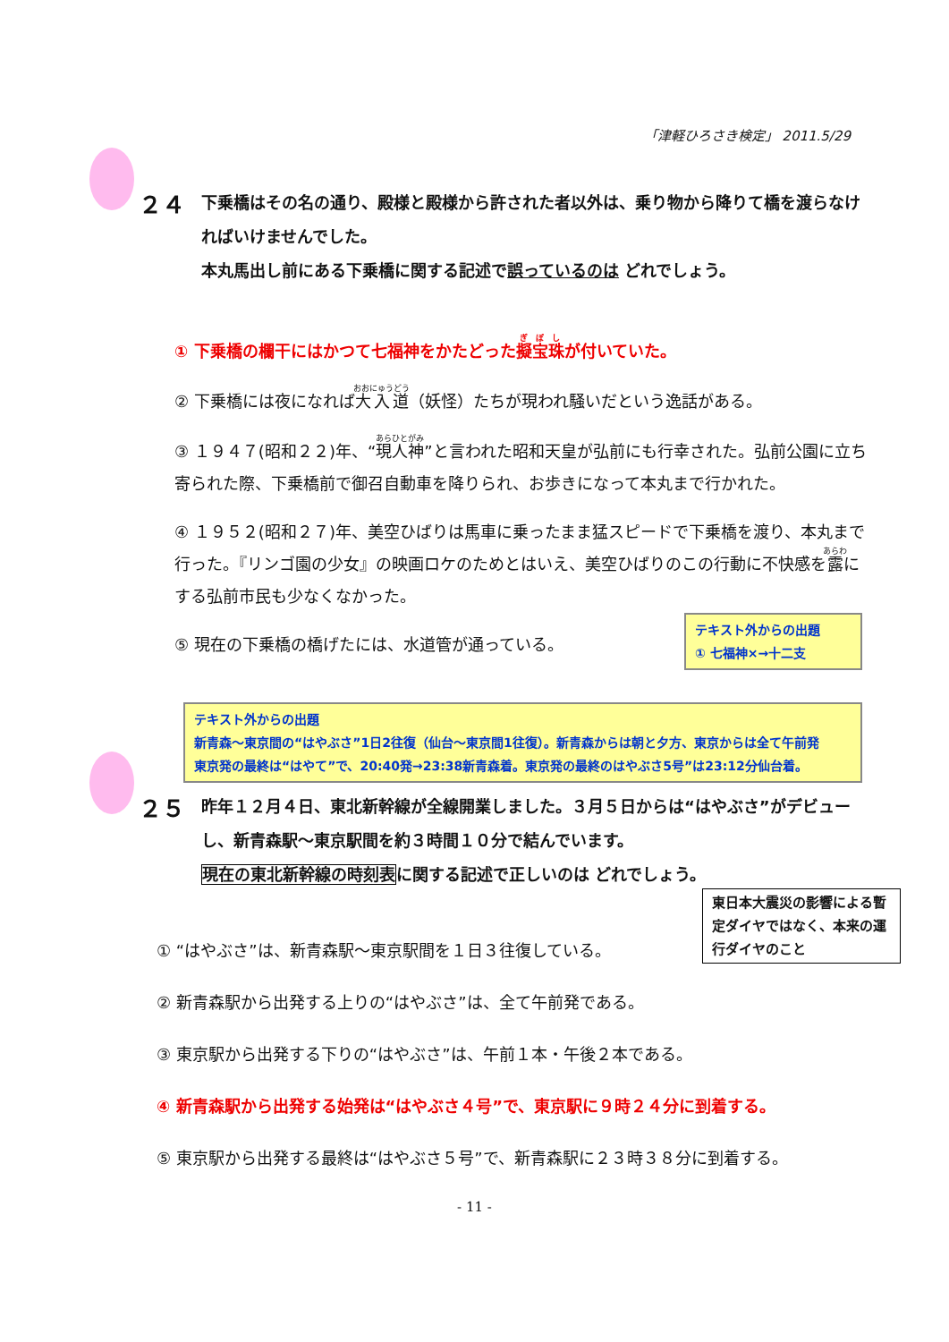「津軽ひろさき検定」 2011.5/29
２４ 下乗橋はその名の通り、殿様と殿様から許された者以外は、乗り物から降りて橋を渡らなければいけませんでした。
本丸馬出し前にある下乗橋に関する記述で誤っているのは どれでしょう。
① 下乗橋の欄干にはかつて七福神をかたどった擬宝珠が付いていた。
② 下乗橋には夜になれば大入道（妖怪）たちが現われ騒いだという逸話がある。
③ １９４７(昭和２２)年、“現人神”と言われた昭和天皇が弘前にも行幸された。弘前公園に立ち寄られた際、下乗橋前で御召自動車を降りられ、お歩きになって本丸まで行かれた。
④ １９５２(昭和２７)年、美空ひばりは馬車に乗ったまま猛スピードで下乗橋を渡り、本丸まで行った。『リンゴ園の少女』の映画ロケのためとはいえ、美空ひばりのこの行動に不快感を露にする弘前市民も少なくなかった。
⑤ 現在の下乗橋の橋げたには、水道管が通っている。
テキスト外からの出題
① 七福神×→十二支
テキスト外からの出題
新青森～東京間の“はやぶさ”1日2往復（仙台～東京間1往復）。新青森からは朝と夕方、東京からは全て午前発
東京発の最終は“はやて”で、20:40発→23:38新青森着。東京発の最終のはやぶさ5号”は23:12分仙台着。
２５ 昨年１２月４日、東北新幹線が全線開業しました。３月５日からは“はやぶさ”がデビューし、新青森駅～東京駅間を約３時間１０分で結んでいます。
現在の東北新幹線の時刻表に関する記述で正しいのは どれでしょう。
東日本大震災の影響による暫定ダイヤではなく、本来の運行ダイヤのこと
① “はやぶさ”は、新青森駅～東京駅間を１日３往復している。
② 新青森駅から出発する上りの“はやぶさ”は、全て午前発である。
③ 東京駅から出発する下りの“はやぶさ”は、午前１本・午後２本である。
④ 新青森駅から出発する始発は“はやぶさ４号”で、東京駅に９時２４分に到着する。
⑤ 東京駅から出発する最終は“はやぶさ５号”で、新青森駅に２３時３８分に到着する。
- 11 -